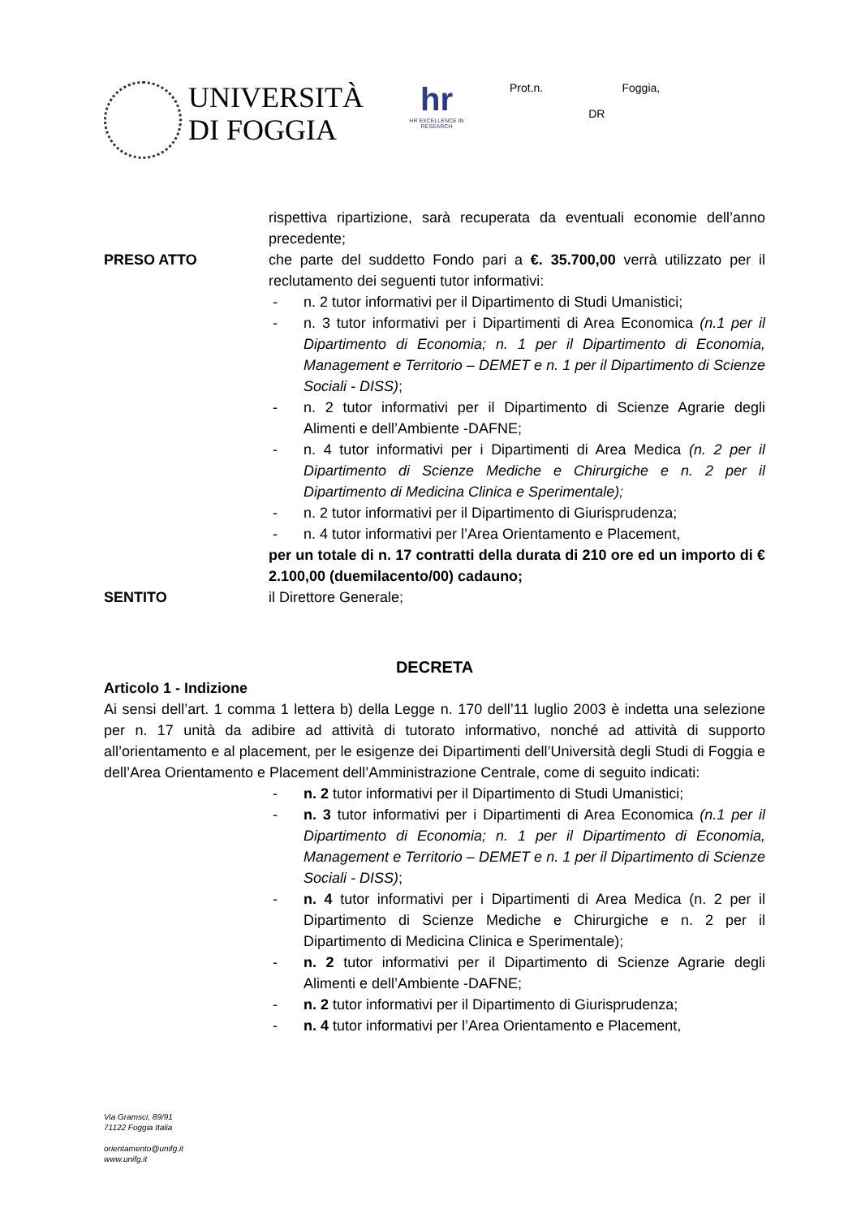UNIVERSITÀ
DI FOGGIA
hr
HR EXCELLENCE IN RESEARCH
Prot.n. Foggia,
DR
rispettiva ripartizione, sarà recuperata da eventuali economie dell’anno precedente;
PRESO ATTO che parte del suddetto Fondo pari a €. 35.700,00 verrà utilizzato per il reclutamento dei seguenti tutor informativi:
- n. 2 tutor informativi per il Dipartimento di Studi Umanistici;
- n. 3 tutor informativi per i Dipartimenti di Area Economica (n.1 per il Dipartimento di Economia; n. 1 per il Dipartimento di Economia, Management e Territorio – DEMET e n. 1 per il Dipartimento di Scienze Sociali - DISS);
- n. 2 tutor informativi per il Dipartimento di Scienze Agrarie degli Alimenti e dell’Ambiente -DAFNE;
- n. 4 tutor informativi per i Dipartimenti di Area Medica (n. 2 per il Dipartimento di Scienze Mediche e Chirurgiche e n. 2 per il Dipartimento di Medicina Clinica e Sperimentale);
- n. 2 tutor informativi per il Dipartimento di Giurisprudenza;
- n. 4 tutor informativi per l’Area Orientamento e Placement,
per un totale di n. 17 contratti della durata di 210 ore ed un importo di € 2.100,00 (duemilacento/00) cadauno;
SENTITO il Direttore Generale;
DECRETA
Articolo 1 - Indizione
Ai sensi dell’art. 1 comma 1 lettera b) della Legge n. 170 dell’11 luglio 2003 è indetta una selezione per n. 17 unità da adibire ad attività di tutorato informativo, nonché ad attività di supporto all’orientamento e al placement, per le esigenze dei Dipartimenti dell’Università degli Studi di Foggia e dell’Area Orientamento e Placement dell’Amministrazione Centrale, come di seguito indicati:
- n. 2 tutor informativi per il Dipartimento di Studi Umanistici;
- n. 3 tutor informativi per i Dipartimenti di Area Economica (n.1 per il Dipartimento di Economia; n. 1 per il Dipartimento di Economia, Management e Territorio – DEMET e n. 1 per il Dipartimento di Scienze Sociali - DISS);
- n. 4 tutor informativi per i Dipartimenti di Area Medica (n. 2 per il Dipartimento di Scienze Mediche e Chirurgiche e n. 2 per il Dipartimento di Medicina Clinica e Sperimentale);
- n. 2 tutor informativi per il Dipartimento di Scienze Agrarie degli Alimenti e dell’Ambiente -DAFNE;
- n. 2 tutor informativi per il Dipartimento di Giurisprudenza;
- n. 4 tutor informativi per l’Area Orientamento e Placement,
Via Gramsci, 89/91
71122 Foggia Italia
orientamento@unifg.it
www.unifg.it